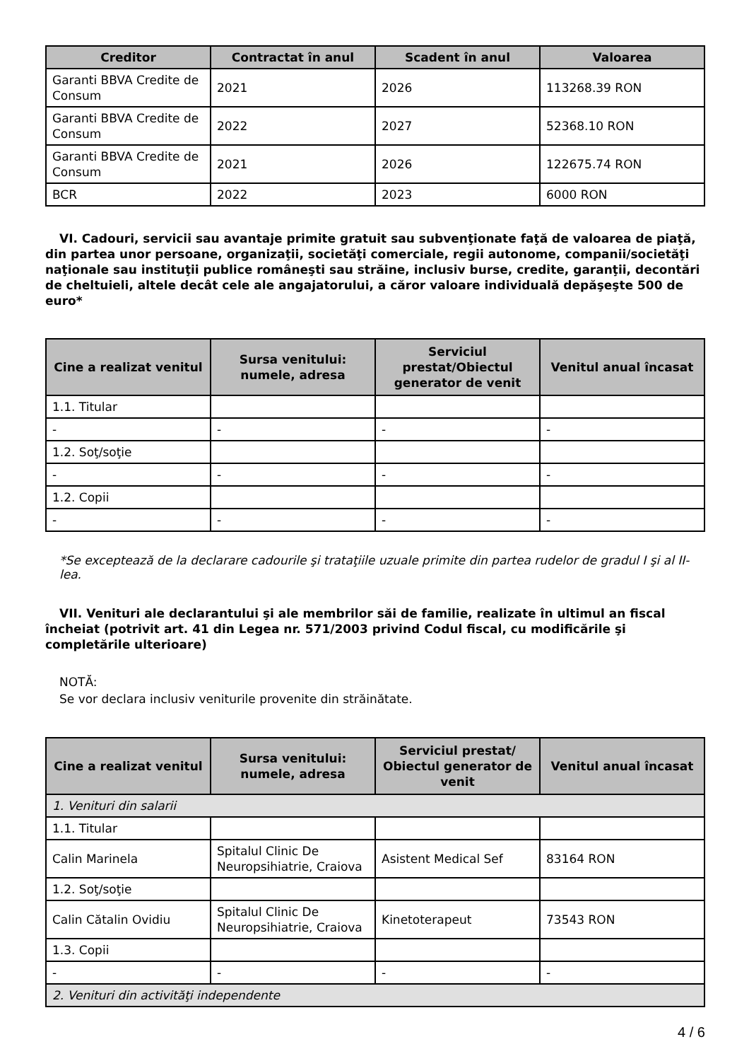| Creditor | Contractat în anul | Scadent în anul | Valoarea |
| --- | --- | --- | --- |
| Garanti BBVA Credite de Consum | 2021 | 2026 | 113268.39 RON |
| Garanti BBVA Credite de Consum | 2022 | 2027 | 52368.10 RON |
| Garanti BBVA Credite de Consum | 2021 | 2026 | 122675.74 RON |
| BCR | 2022 | 2023 | 6000 RON |
VI. Cadouri, servicii sau avantaje primite gratuit sau subvenţionate faţă de valoarea de piaţă, din partea unor persoane, organizaţii, societăţi comerciale, regii autonome, companii/societăţi naţionale sau instituţii publice româneşti sau străine, inclusiv burse, credite, garanţii, decontări de cheltuieli, altele decât cele ale angajatorului, a căror valoare individuală depăşeşte 500 de euro*
| Cine a realizat venitul | Sursa venitului: numele, adresa | Serviciul prestat/Obiectul generator de venit | Venitul anual încasat |
| --- | --- | --- | --- |
| 1.1. Titular | | | |
| - | - | - | - |
| 1.2. Soţ/soţie | | | |
| - | - | - | - |
| 1.2. Copii | | | |
| - | - | - | - |
*Se exceptează de la declarare cadourile şi trataţiile uzuale primite din partea rudelor de gradul I şi al II-lea.
VII. Venituri ale declarantului şi ale membrilor săi de familie, realizate în ultimul an fiscal încheiat (potrivit art. 41 din Legea nr. 571/2003 privind Codul fiscal, cu modificările şi completările ulterioare)
NOTĂ:
Se vor declara inclusiv veniturile provenite din străinătate.
| Cine a realizat venitul | Sursa venitului: numele, adresa | Serviciul prestat/ Obiectul generator de venit | Venitul anual încasat |
| --- | --- | --- | --- |
| 1. Venituri din salarii | | | |
| 1.1. Titular | | | |
| Calin Marinela | Spitalul Clinic De Neuropsihiatrie, Craiova | Asistent Medical Sef | 83164 RON |
| 1.2. Soţ/soţie | | | |
| Calin Cătalin Ovidiu | Spitalul Clinic De Neuropsihiatrie, Craiova | Kinetoterapeut | 73543 RON |
| 1.3. Copii | | | |
| - | - | - | - |
| 2. Venituri din activităţi independente | | | |
4 / 6